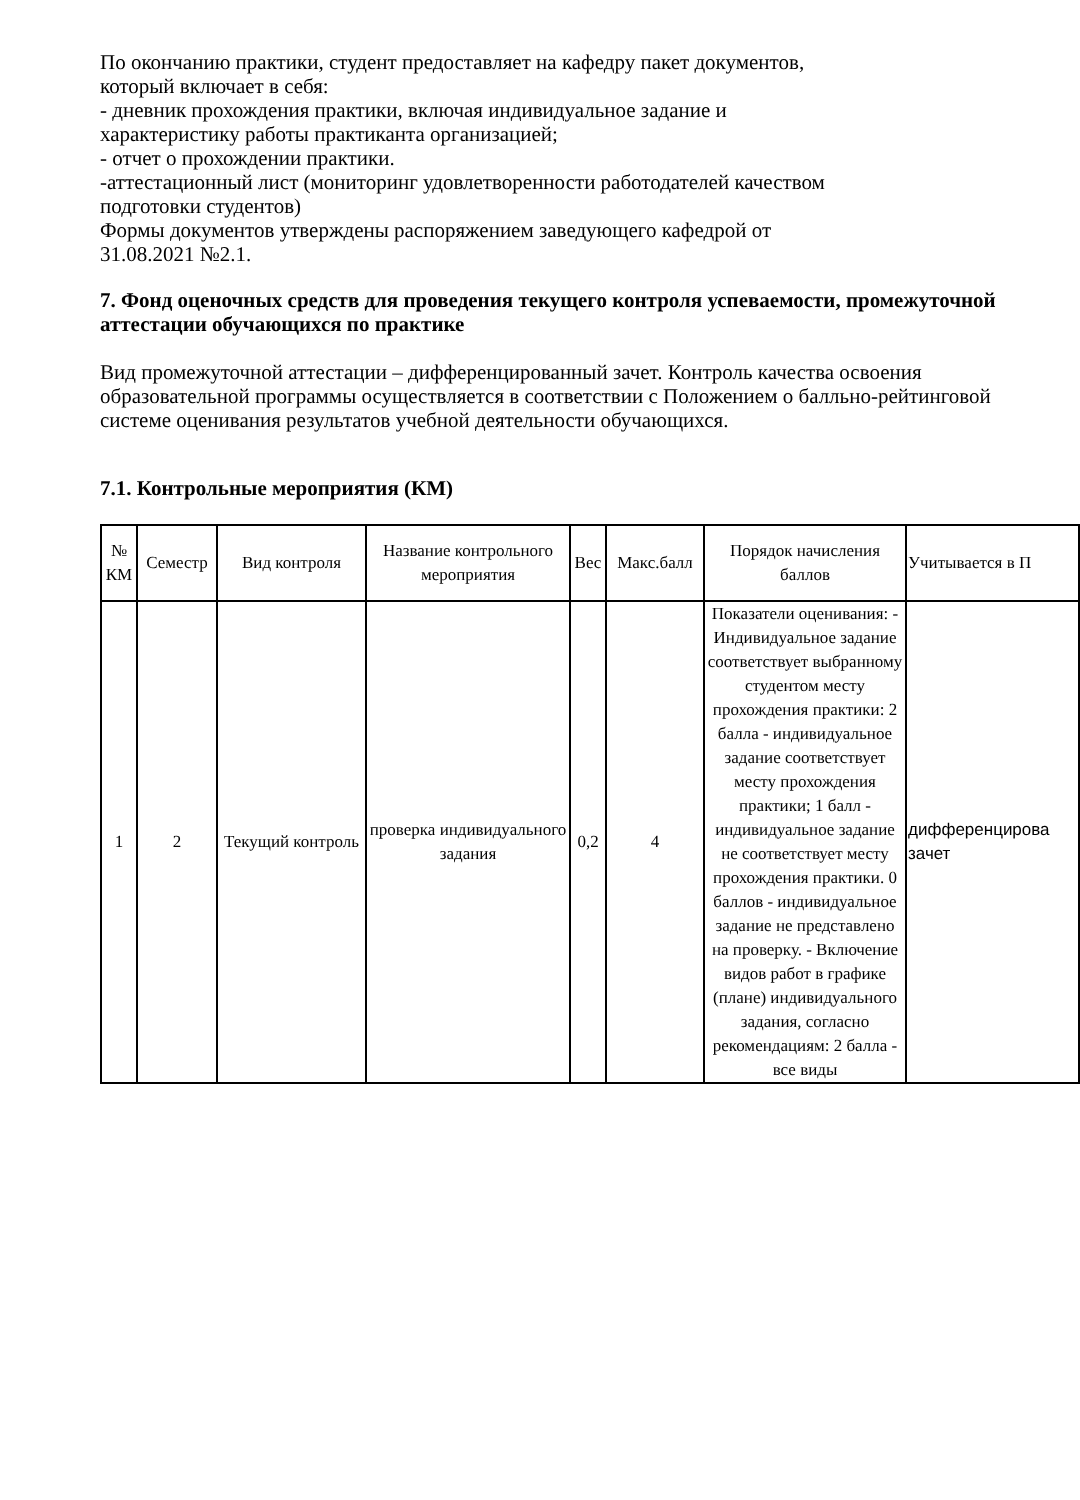По окончанию практики, студент предоставляет на кафедру пакет документов,
который включает в себя:
- дневник прохождения практики, включая индивидуальное задание и
характеристику работы практиканта организацией;
- отчет о прохождении практики.
-аттестационный лист (мониторинг удовлетворенности работодателей качеством
подготовки студентов)
Формы документов утверждены распоряжением заведующего кафедрой от
31.08.2021 №2.1.
7. Фонд оценочных средств для проведения текущего контроля успеваемости, промежуточной аттестации обучающихся по практике
Вид промежуточной аттестации – дифференцированный зачет. Контроль качества освоения образовательной программы осуществляется в соответствии с Положением о балльно-рейтинговой системе оценивания результатов учебной деятельности обучающихся.
7.1. Контрольные мероприятия (КМ)
| № КМ | Семестр | Вид контроля | Название контрольного мероприятия | Вес | Макс.балл | Порядок начисления баллов | Учитывается в П |
| 1 | 2 | Текущий контроль | проверка индивидуального задания | 0,2 | 4 | Показатели оценивания: - Индивидуальное задание соответствует выбранному студентом месту прохождения практики: 2 балла - индивидуальное задание соответствует месту прохождения практики; 1 балл - индивидуальное задание не соответствует месту прохождения практики. 0 баллов - индивидуальное задание не представлено на проверку. - Включение видов работ в графике (плане) индивидуального задания, согласно рекомендациям: 2 балла - все виды | дифференцирова зачет |